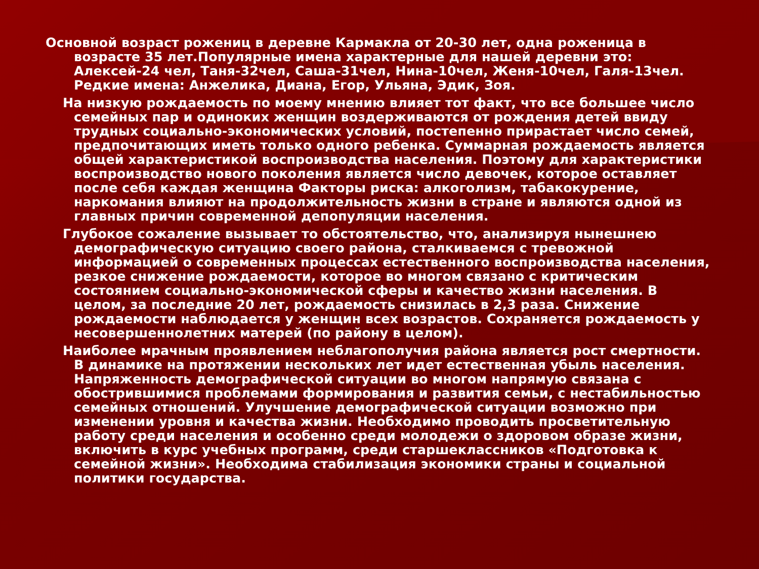Основной возраст рожениц в деревне Кармакла от 20-30 лет, одна роженица в возрасте 35 лет.Популярные имена характерные для нашей деревни это: Алексей-24 чел, Таня-32чел, Саша-31чел, Нина-10чел, Женя-10чел, Галя-13чел. Редкие имена: Анжелика, Диана, Егор, Ульяна, Эдик, Зоя.
На низкую рождаемость по моему мнению влияет тот факт, что все большее число семейных пар и одиноких женщин воздерживаются от рождения детей ввиду трудных социально-экономических условий, постепенно прирастает число семей, предпочитающих иметь только одного ребенка. Суммарная рождаемость является общей характеристикой воспроизводства населения. Поэтому для характеристики воспроизводство нового поколения является число девочек, которое оставляет после себя каждая женщина Факторы риска: алкоголизм, табакокурение, наркомания влияют на продолжительность жизни в стране и являются одной из главных причин современной депопуляции населения.
Глубокое сожаление вызывает то обстоятельство, что, анализируя нынешнею демографическую ситуацию своего района, сталкиваемся с тревожной информацией о современных процессах естественного воспроизводства населения, резкое снижение рождаемости, которое во многом связано с критическим состоянием социально-экономической сферы и качество жизни населения. В целом, за последние 20 лет, рождаемость снизилась в 2,3 раза. Снижение рождаемости наблюдается у женщин всех возрастов. Сохраняется рождаемость у несовершеннолетних матерей (по району в целом).
Наиболее мрачным проявлением неблагополучия района является рост смертности. В динамике на протяжении нескольких лет идет естественная убыль населения. Напряженность демографической ситуации во многом напрямую связана с обострившимися проблемами формирования и развития семьи, с нестабильностью семейных отношений. Улучшение демографической ситуации возможно при изменении уровня и качества жизни. Необходимо проводить просветительную работу среди населения и особенно среди молодежи о здоровом образе жизни, включить в курс учебных программ, среди старшеклассников «Подготовка к семейной жизни». Необходима стабилизация экономики страны и социальной политики государства.